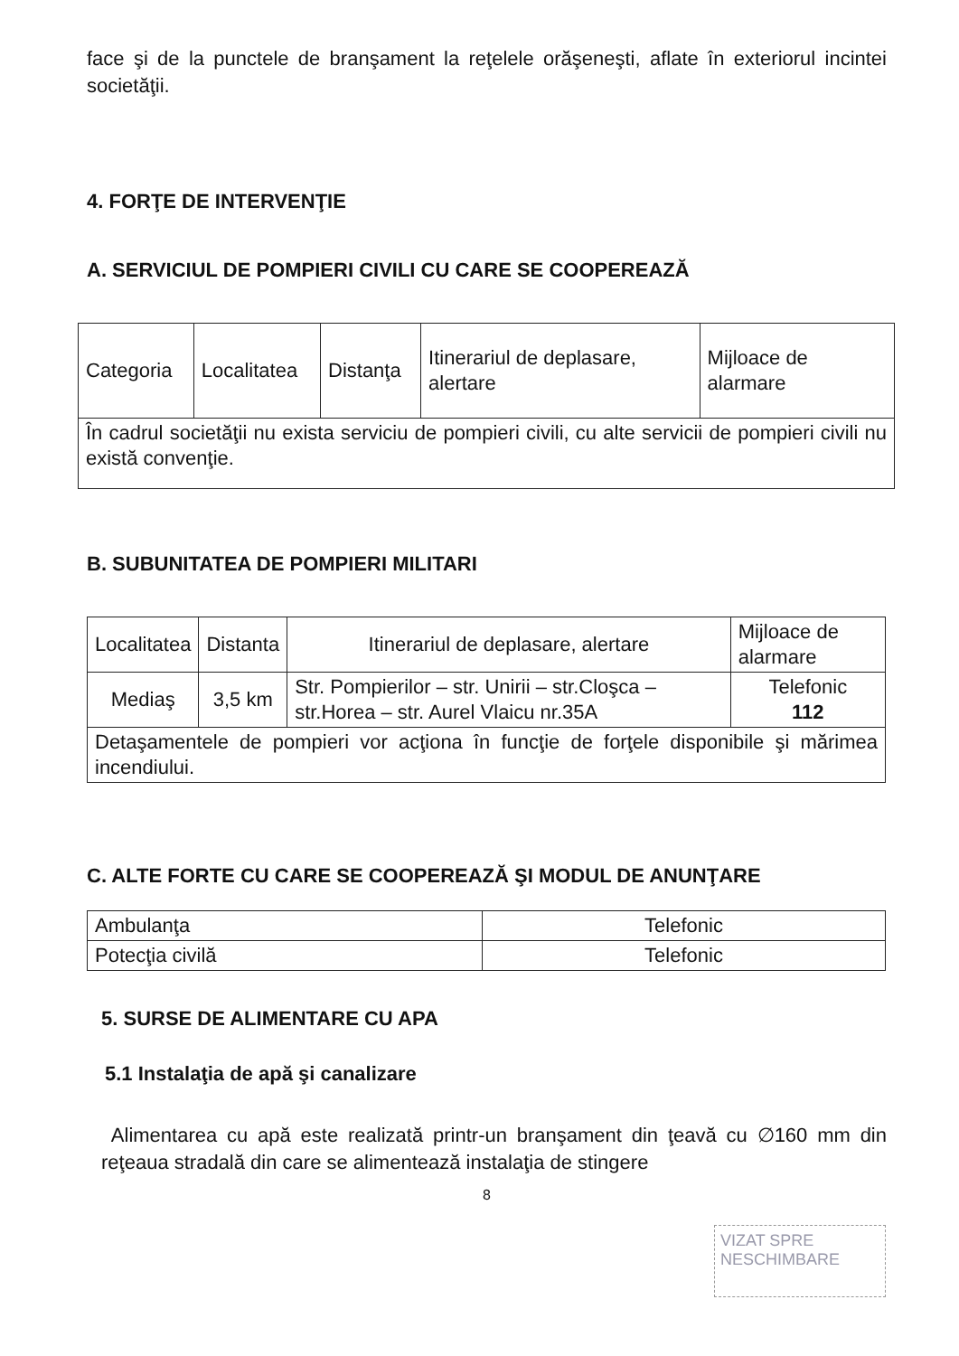face şi de la punctele de branşament la reţelele orăşeneşti, aflate în exteriorul incintei societăţii.
4. FORŢE DE INTERVENŢIE
A. SERVICIUL DE POMPIERI CIVILI CU CARE SE COOPEREAZĂ
| Categoria | Localitatea | Distanţa | Itinerariul de deplasare, alertare | Mijloace de alarmare |
| În cadrul societăţii nu exista serviciu de pompieri civili, cu alte servicii de pompieri civili nu există convenţie. | | | | |
B. SUBUNITATEA DE POMPIERI MILITARI
| Localitatea | Distanta | Itinerariul de deplasare, alertare | Mijloace de alarmare |
| Mediaş | 3,5 km | Str. Pompierilor – str. Unirii – str.Cloşca – str.Horea – str. Aurel Vlaicu nr.35A | Telefonic 112 |
| Detaşamentele de pompieri vor acţiona în funcţie de forţele disponibile şi mărimea incendiului. | | | |
C. ALTE FORTE CU CARE SE COOPEREAZĂ ŞI MODUL DE ANUNŢARE
| Ambulanţa | Telefonic |
| Potecţia civilă | Telefonic |
5. SURSE DE ALIMENTARE CU APA
5.1 Instalaţia de apă şi canalizare
Alimentarea cu apă este realizată printr-un branşament din ţeavă cu ∅160 mm din reţeaua stradală din care se alimentează instalaţia de stingere
8
VIZAT SPRE NESCHIMBARE